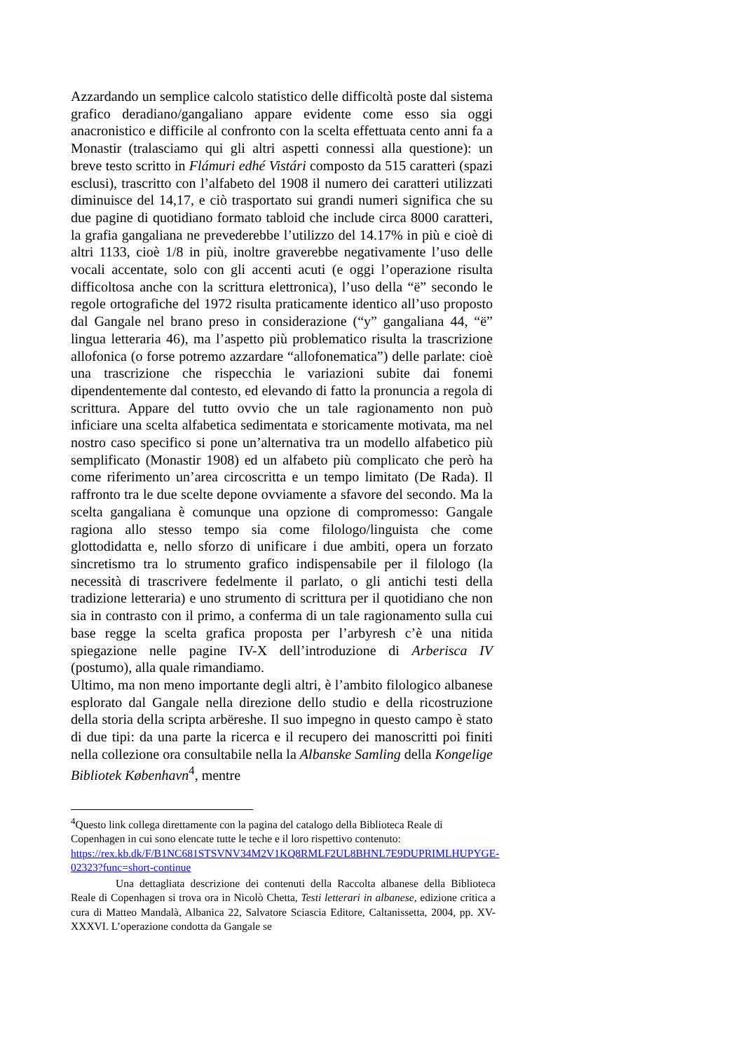Azzardando un semplice calcolo statistico delle difficoltà poste dal sistema grafico deradiano/gangaliano appare evidente come esso sia oggi anacronistico e difficile al confronto con la scelta effettuata cento anni fa a Monastir (tralasciamo qui gli altri aspetti connessi alla questione): un breve testo scritto in Flámuri edhé Vistári composto da 515 caratteri (spazi esclusi), trascritto con l’alfabeto del 1908 il numero dei caratteri utilizzati diminuisce del 14,17, e ciò trasportato sui grandi numeri significa che su due pagine di quotidiano formato tabloid che include circa 8000 caratteri, la grafia gangaliana ne prevederebbe l’utilizzo del 14.17% in più e cioè di altri 1133, cioè 1/8 in più, inoltre graverebbe negativamente l’uso delle vocali accentate, solo con gli accenti acuti (e oggi l’operazione risulta difficoltosa anche con la scrittura elettronica), l’uso della “ë” secondo le regole ortografiche del 1972 risulta praticamente identico all’uso proposto dal Gangale nel brano preso in considerazione (“y” gangaliana 44, “ë” lingua letteraria 46), ma l’aspetto più problematico risulta la trascrizione allofonica (o forse potremo azzardare “allofonematica”) delle parlate: cioè una trascrizione che rispecchia le variazioni subite dai fonemi dipendentemente dal contesto, ed elevando di fatto la pronuncia a regola di scrittura. Appare del tutto ovvio che un tale ragionamento non può inficiare una scelta alfabetica sedimentata e storicamente motivata, ma nel nostro caso specifico si pone un’alternativa tra un modello alfabetico più semplificato (Monastir 1908) ed un alfabeto più complicato che però ha come riferimento un’area circoscritta e un tempo limitato (De Rada). Il raffronto tra le due scelte depone ovviamente a sfavore del secondo. Ma la scelta gangaliana è comunque una opzione di compromesso: Gangale ragiona allo stesso tempo sia come filologo/linguista che come glottodidatta e, nello sforzo di unificare i due ambiti, opera un forzato sincretismo tra lo strumento grafico indispensabile per il filologo (la necessità di trascrivere fedelmente il parlato, o gli antichi testi della tradizione letteraria) e uno strumento di scrittura per il quotidiano che non sia in contrasto con il primo, a conferma di un tale ragionamento sulla cui base regge la scelta grafica proposta per l’arbyresh c’è una nitida spiegazione nelle pagine IV-X dell’introduzione di Arberisca IV (postumo), alla quale rimandiamo.
Ultimo, ma non meno importante degli altri, è l’ambito filologico albanese esplorato dal Gangale nella direzione dello studio e della ricostruzione della storia della scripta arbëreshe. Il suo impegno in questo campo è stato di due tipi: da una parte la ricerca e il recupero dei manoscritti poi finiti nella collezione ora consultabile nella la Albanske Samling della Kongelige Bibliotek København<sup>4</sup>, mentre
<sup>4</sup> Questo link collega direttamente con la pagina del catalogo della Biblioteca Reale di Copenhagen in cui sono elencate tutte le teche e il loro rispettivo contenuto: https://rex.kb.dk/F/B1NC681STSVNV34M2V1KQ8RMLF2UL8BHNL7E9DUPRIMLHUPYGE-02323?func=short-continue
Una dettagliata descrizione dei contenuti della Raccolta albanese della Biblioteca Reale di Copenhagen si trova ora in Nicolò Chetta, Testi letterari in albanese, edizione critica a cura di Matteo Mandalà, Albanica 22, Salvatore Sciascia Editore, Caltanissetta, 2004, pp. XV-XXXVI. L’operazione condotta da Gangale se